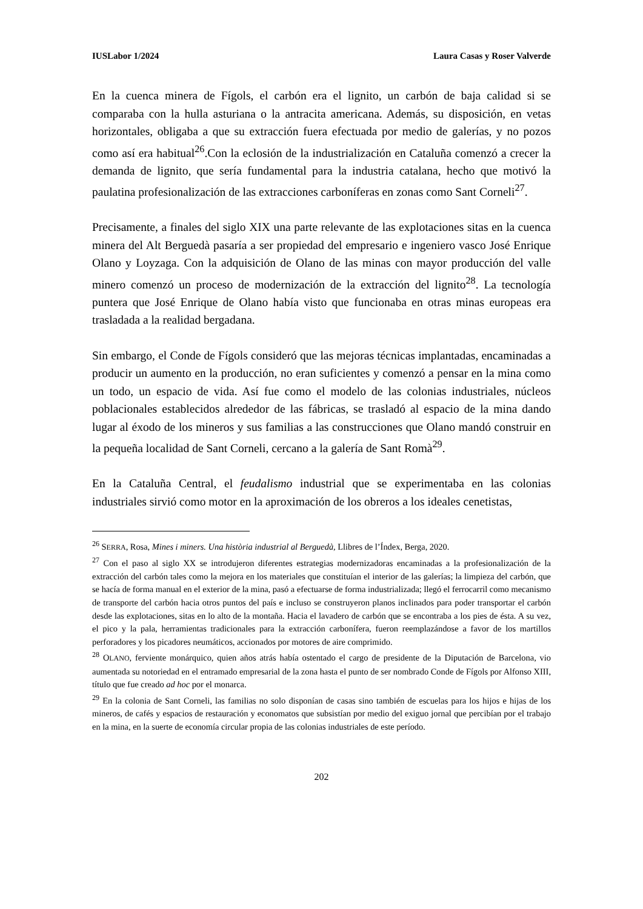IUSLabor 1/2024 Laura Casas y Roser Valverde
En la cuenca minera de Fígols, el carbón era el lignito, un carbón de baja calidad si se comparaba con la hulla asturiana o la antracita americana. Además, su disposición, en vetas horizontales, obligaba a que su extracción fuera efectuada por medio de galerías, y no pozos como así era habitual<sup>26</sup>.Con la eclosión de la industrialización en Cataluña comenzó a crecer la demanda de lignito, que sería fundamental para la industria catalana, hecho que motivó la paulatina profesionalización de las extracciones carboníferas en zonas como Sant Corneli<sup>27</sup>.
Precisamente, a finales del siglo XIX una parte relevante de las explotaciones sitas en la cuenca minera del Alt Berguedà pasaría a ser propiedad del empresario e ingeniero vasco José Enrique Olano y Loyzaga. Con la adquisición de Olano de las minas con mayor producción del valle minero comenzó un proceso de modernización de la extracción del lignito<sup>28</sup>. La tecnología puntera que José Enrique de Olano había visto que funcionaba en otras minas europeas era trasladada a la realidad bergadana.
Sin embargo, el Conde de Fígols consideró que las mejoras técnicas implantadas, encaminadas a producir un aumento en la producción, no eran suficientes y comenzó a pensar en la mina como un todo, un espacio de vida. Así fue como el modelo de las colonias industriales, núcleos poblacionales establecidos alrededor de las fábricas, se trasladó al espacio de la mina dando lugar al éxodo de los mineros y sus familias a las construcciones que Olano mandó construir en la pequeña localidad de Sant Corneli, cercano a la galería de Sant Romà<sup>29</sup>.
En la Cataluña Central, el feudalismo industrial que se experimentaba en las colonias industriales sirvió como motor en la aproximación de los obreros a los ideales cenetistas,
<sup>26</sup> SERRA, Rosa, Mines i miners. Una història industrial al Berguedà, Llibres de l’Índex, Berga, 2020.
<sup>27</sup> Con el paso al siglo XX se introdujeron diferentes estrategias modernizadoras encaminadas a la profesionalización de la extracción del carbón tales como la mejora en los materiales que constituían el interior de las galerías; la limpieza del carbón, que se hacía de forma manual en el exterior de la mina, pasó a efectuarse de forma industrializada; llegó el ferrocarril como mecanismo de transporte del carbón hacia otros puntos del país e incluso se construyeron planos inclinados para poder transportar el carbón desde las explotaciones, sitas en lo alto de la montaña. Hacia el lavadero de carbón que se encontraba a los pies de ésta. A su vez, el pico y la pala, herramientas tradicionales para la extracción carbonífera, fueron reemplazándose a favor de los martillos perforadores y los picadores neumáticos, accionados por motores de aire comprimido.
<sup>28</sup> OLANO, ferviente monárquico, quien años atrás había ostentado el cargo de presidente de la Diputación de Barcelona, vio aumentada su notoriedad en el entramado empresarial de la zona hasta el punto de ser nombrado Conde de Fígols por Alfonso XIII, título que fue creado ad hoc por el monarca.
<sup>29</sup> En la colonia de Sant Corneli, las familias no solo disponían de casas sino también de escuelas para los hijos e hijas de los mineros, de cafés y espacios de restauración y economatos que subsistían por medio del exiguo jornal que percibían por el trabajo en la mina, en la suerte de economía circular propia de las colonias industriales de este período.
202